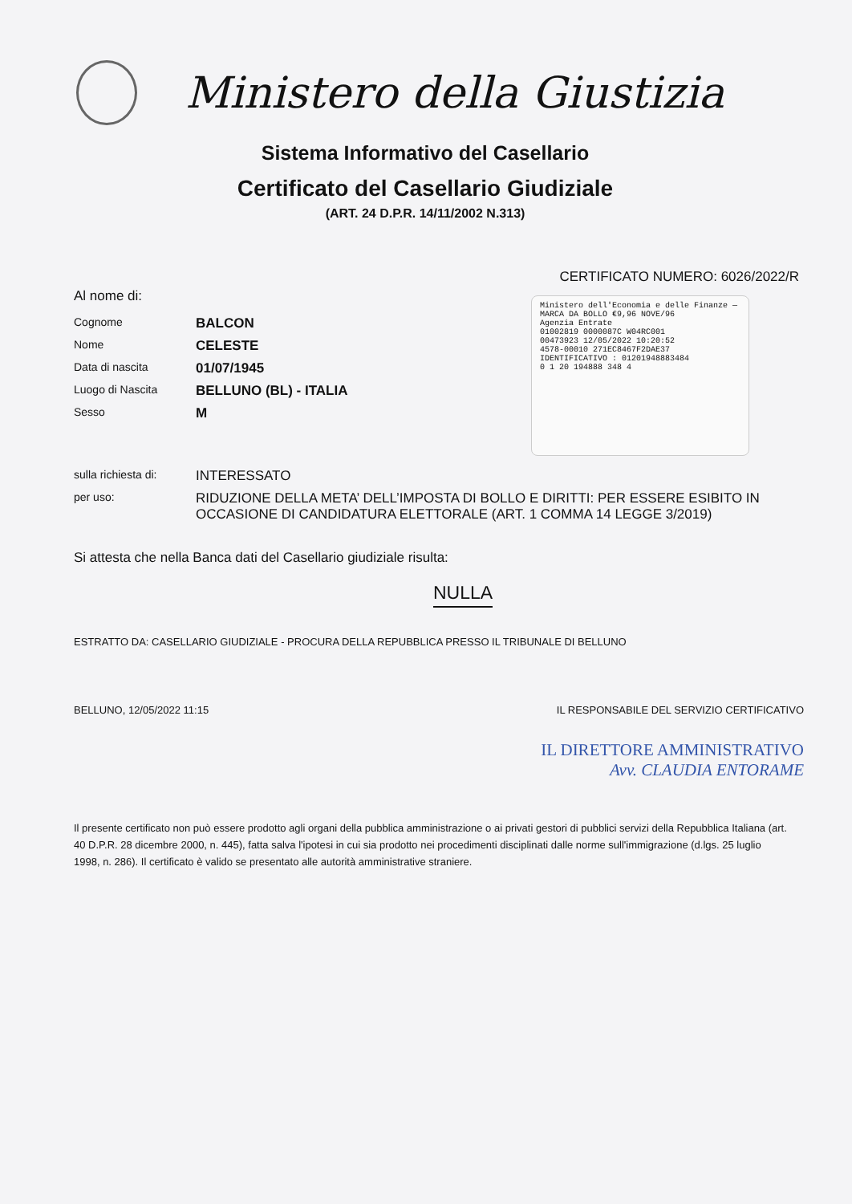Ministero della Giustizia
Sistema Informativo del Casellario
Certificato del Casellario Giudiziale
(ART. 24 D.P.R. 14/11/2002 N.313)
CERTIFICATO NUMERO: 6026/2022/R
Ministero dell'Economia e delle Finanze — MARCA DA BOLLO €9,96 NOVE/96
Agenzia Entrate
01002819 0000087C W04RC001
00473923 12/05/2022 10:20:52
4578-00010 271EC8467F2DAE37
IDENTIFICATIVO : 01201948883484
0 1 20 194888 348 4
Al nome di:
| Cognome | BALCON |
| Nome | CELESTE |
| Data di nascita | 01/07/1945 |
| Luogo di Nascita | BELLUNO (BL) - ITALIA |
| Sesso | M |
| sulla richiesta di: | INTERESSATO |
| per uso: | RIDUZIONE DELLA META’ DELL’IMPOSTA DI BOLLO E DIRITTI: PER ESSERE ESIBITO IN OCCASIONE DI CANDIDATURA ELETTORALE (ART. 1 COMMA 14 LEGGE 3/2019) |
Si attesta che nella Banca dati del Casellario giudiziale risulta:
NULLA
ESTRATTO DA: CASELLARIO GIUDIZIALE - PROCURA DELLA REPUBBLICA PRESSO IL TRIBUNALE DI BELLUNO
BELLUNO, 12/05/2022 11:15 IL RESPONSABILE DEL SERVIZIO CERTIFICATIVO
IL DIRETTORE AMMINISTRATIVO
Avv. CLAUDIA ENTORAME
Il presente certificato non può essere prodotto agli organi della pubblica amministrazione o ai privati gestori di pubblici servizi della Repubblica Italiana (art. 40 D.P.R. 28 dicembre 2000, n. 445), fatta salva l'ipotesi in cui sia prodotto nei procedimenti disciplinati dalle norme sull'immigrazione (d.lgs. 25 luglio 1998, n. 286). Il certificato è valido se presentato alle autorità amministrative straniere.